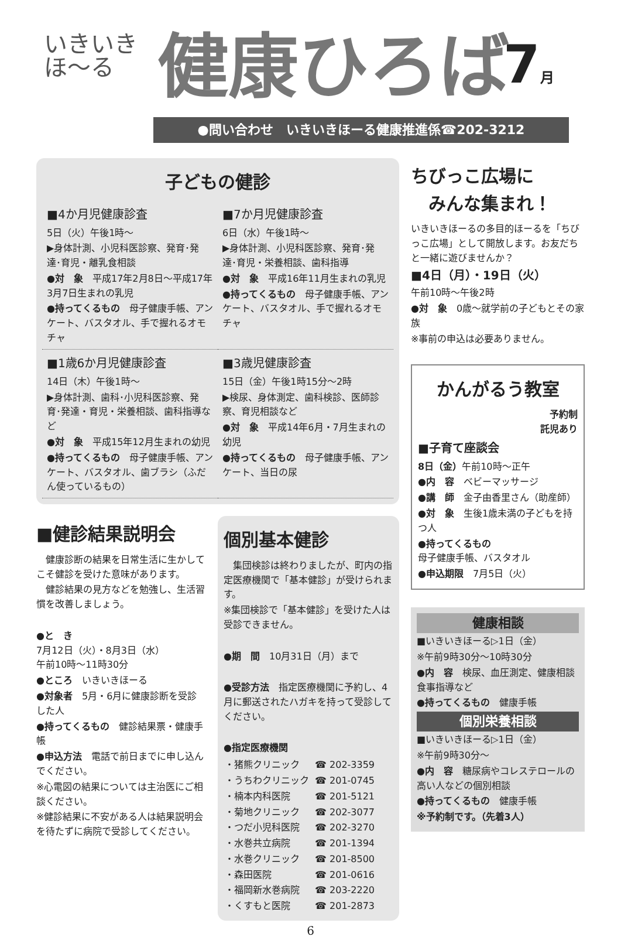いきいき
ほ〜る
健康ひろば 7月
●問い合わせ　いきいきほーる健康推進係☎202-3212
子どもの健診
■4か月児健康診査
5日（火）午後1時〜
▶身体計測、小児科医診察、発育･発達･育児・離乳食相談
●対　象　平成17年2月8日〜平成17年3月7日生まれの乳児
●持ってくるもの　母子健康手帳、アンケート、バスタオル、手で握れるオモチャ
■7か月児健康診査
6日（水）午後1時〜
▶身体計測、小児科医診察、発育･発達･育児・栄養相談、歯科指導
●対　象　平成16年11月生まれの乳児
●持ってくるもの　母子健康手帳、アンケート、バスタオル、手で握れるオモチャ
■1歳6か月児健康診査
14日（木）午後1時〜
▶身体計測、歯科･小児科医診察、発育･発達・育児・栄養相談、歯科指導など
●対　象　平成15年12月生まれの幼児
●持ってくるもの　母子健康手帳、アンケート、バスタオル、歯ブラシ（ふだん使っているもの）
■3歳児健康診査
15日（金）午後1時15分〜2時
▶検尿、身体測定、歯科検診、医師診察、育児相談など
●対　象　平成14年6月・7月生まれの幼児
●持ってくるもの　母子健康手帳、アンケート、当日の尿
■健診結果説明会
　健康診断の結果を日常生活に生かしてこそ健診を受けた意味があります。
　健診結果の見方などを勉強し、生活習慣を改善しましょう。
●と　き
7月12日（火）・8月3日（水）
午前10時〜11時30分
●ところ　いきいきほーる
●対象者　5月・6月に健康診断を受診した人
●持ってくるもの　健診結果票・健康手帳
●申込方法　電話で前日までに申し込んでください。
※心電図の結果については主治医にご相談ください。
※健診結果に不安がある人は結果説明会を待たずに病院で受診してください。
個別基本健診
　集団検診は終わりましたが、町内の指定医療機関で「基本健診」が受けられます。
※集団検診で「基本健診」を受けた人は受診できません。
●期　間　10月31日（月）まで
●受診方法　指定医療機関に予約し、4月に郵送されたハガキを持って受診してください。
●指定医療機関
| ・猪熊クリニック | ☎ 202-3359 |
| ・うちわクリニック | ☎ 201-0745 |
| ・楠本内科医院 | ☎ 201-5121 |
| ・菊地クリニック | ☎ 202-3077 |
| ・つだ小児科医院 | ☎ 202-3270 |
| ・水巻共立病院 | ☎ 201-1394 |
| ・水巻クリニック | ☎ 201-8500 |
| ・森田医院 | ☎ 201-0616 |
| ・福岡新水巻病院 | ☎ 203-2220 |
| ・くすもと医院 | ☎ 201-2873 |
ちびっこ広場に
　みんな集まれ！
いきいきほーるの多目的ほーるを「ちびっこ広場」として開放します。お友だちと一緒に遊びませんか？
■4日（月）・19日（火）
午前10時〜午後2時
●対　象　0歳〜就学前の子どもとその家族
※事前の申込は必要ありません。
かんがるう教室
予約制
託児あり
■子育て座談会
8日（金）午前10時〜正午
●内　容　ベビーマッサージ
●講　師　金子由香里さん（助産師）
●対　象　生後1歳未満の子どもを持つ人
●持ってくるもの
母子健康手帳、バスタオル
●申込期限　7月5日（火）
健康相談
■いきいきほーる▷1日（金）
※午前9時30分〜10時30分
●内　容　検尿、血圧測定、健康相談食事指導など
●持ってくるもの　健康手帳
個別栄養相談
■いきいきほーる▷1日（金）
※午前9時30分〜
●内　容　糖尿病やコレステロールの高い人などの個別相談
●持ってくるもの　健康手帳
※予約制です。（先着3人）
6